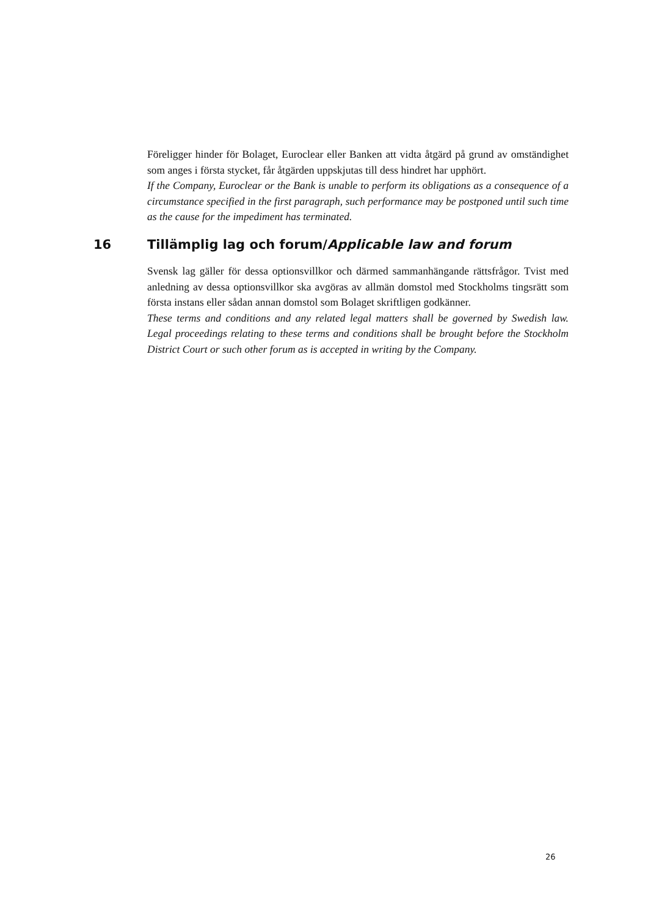Föreligger hinder för Bolaget, Euroclear eller Banken att vidta åtgärd på grund av omständighet som anges i första stycket, får åtgärden uppskjutas till dess hindret har upphört.
If the Company, Euroclear or the Bank is unable to perform its obligations as a consequence of a circumstance specified in the first paragraph, such performance may be postponed until such time as the cause for the impediment has terminated.
16 Tillämplig lag och forum/Applicable law and forum
Svensk lag gäller för dessa optionsvillkor och därmed sammanhängande rättsfrågor. Tvist med anledning av dessa optionsvillkor ska avgöras av allmän domstol med Stockholms tingsrätt som första instans eller sådan annan domstol som Bolaget skriftligen godkänner.
These terms and conditions and any related legal matters shall be governed by Swedish law. Legal proceedings relating to these terms and conditions shall be brought before the Stockholm District Court or such other forum as is accepted in writing by the Company.
26